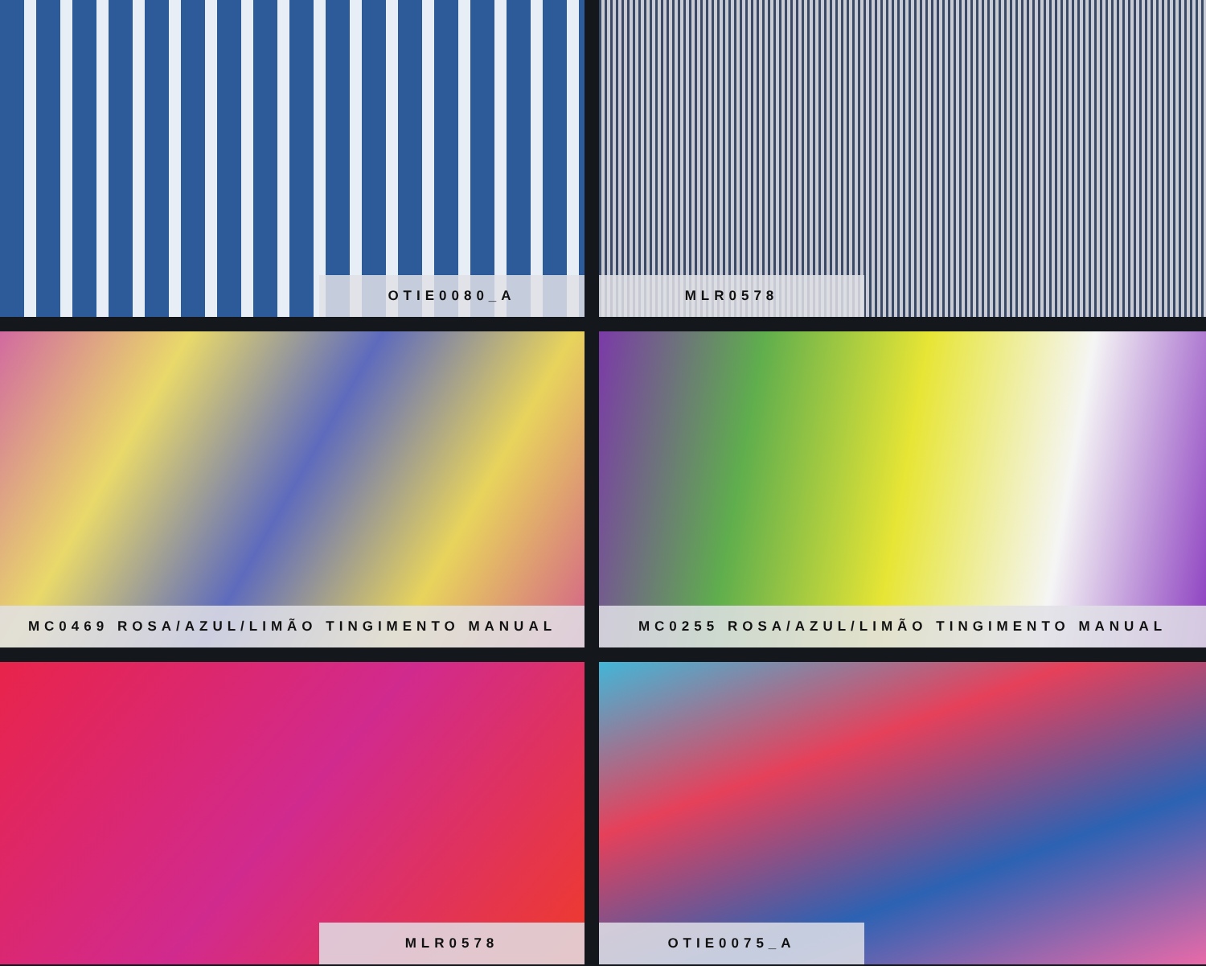OTIE0080_A
MLR0578
MC0469 ROSA/AZUL/LIMÃO TINGIMENTO MANUAL
MC0255 ROSA/AZUL/LIMÃO TINGIMENTO MANUAL
MLR0578
OTIE0075_A